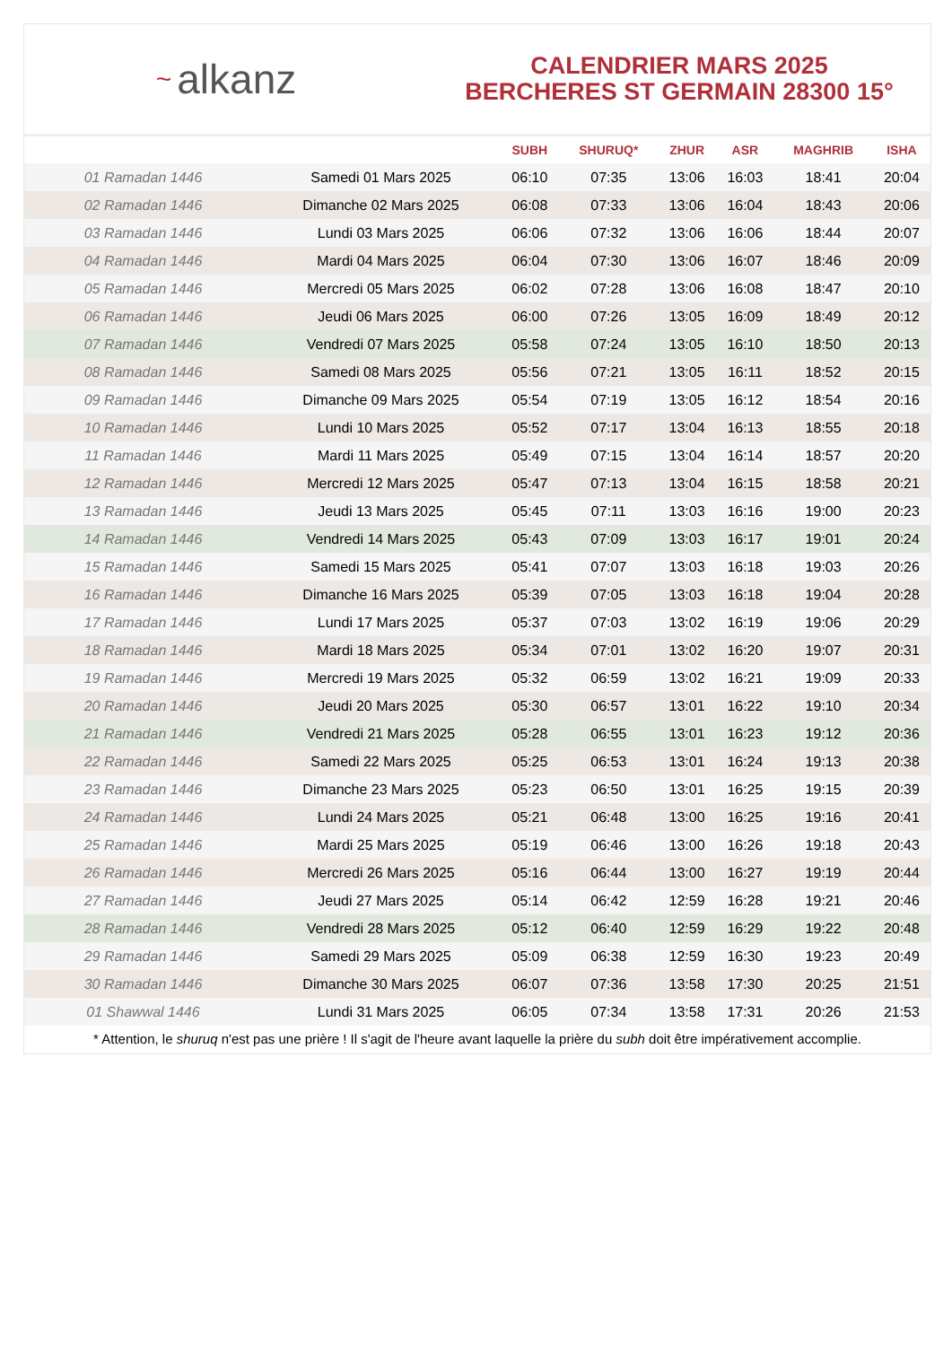~ alkanz
CALENDRIER MARS 2025
BERCHERES ST GERMAIN 28300 15°
| | | SUBH | SHURUQ* | ZHUR | ASR | MAGHRIB | ISHA |
| --- | --- | --- | --- | --- | --- | --- | --- |
| 01 Ramadan 1446 | Samedi 01 Mars 2025 | 06:10 | 07:35 | 13:06 | 16:03 | 18:41 | 20:04 |
| 02 Ramadan 1446 | Dimanche 02 Mars 2025 | 06:08 | 07:33 | 13:06 | 16:04 | 18:43 | 20:06 |
| 03 Ramadan 1446 | Lundi 03 Mars 2025 | 06:06 | 07:32 | 13:06 | 16:06 | 18:44 | 20:07 |
| 04 Ramadan 1446 | Mardi 04 Mars 2025 | 06:04 | 07:30 | 13:06 | 16:07 | 18:46 | 20:09 |
| 05 Ramadan 1446 | Mercredi 05 Mars 2025 | 06:02 | 07:28 | 13:06 | 16:08 | 18:47 | 20:10 |
| 06 Ramadan 1446 | Jeudi 06 Mars 2025 | 06:00 | 07:26 | 13:05 | 16:09 | 18:49 | 20:12 |
| 07 Ramadan 1446 | Vendredi 07 Mars 2025 | 05:58 | 07:24 | 13:05 | 16:10 | 18:50 | 20:13 |
| 08 Ramadan 1446 | Samedi 08 Mars 2025 | 05:56 | 07:21 | 13:05 | 16:11 | 18:52 | 20:15 |
| 09 Ramadan 1446 | Dimanche 09 Mars 2025 | 05:54 | 07:19 | 13:05 | 16:12 | 18:54 | 20:16 |
| 10 Ramadan 1446 | Lundi 10 Mars 2025 | 05:52 | 07:17 | 13:04 | 16:13 | 18:55 | 20:18 |
| 11 Ramadan 1446 | Mardi 11 Mars 2025 | 05:49 | 07:15 | 13:04 | 16:14 | 18:57 | 20:20 |
| 12 Ramadan 1446 | Mercredi 12 Mars 2025 | 05:47 | 07:13 | 13:04 | 16:15 | 18:58 | 20:21 |
| 13 Ramadan 1446 | Jeudi 13 Mars 2025 | 05:45 | 07:11 | 13:03 | 16:16 | 19:00 | 20:23 |
| 14 Ramadan 1446 | Vendredi 14 Mars 2025 | 05:43 | 07:09 | 13:03 | 16:17 | 19:01 | 20:24 |
| 15 Ramadan 1446 | Samedi 15 Mars 2025 | 05:41 | 07:07 | 13:03 | 16:18 | 19:03 | 20:26 |
| 16 Ramadan 1446 | Dimanche 16 Mars 2025 | 05:39 | 07:05 | 13:03 | 16:18 | 19:04 | 20:28 |
| 17 Ramadan 1446 | Lundi 17 Mars 2025 | 05:37 | 07:03 | 13:02 | 16:19 | 19:06 | 20:29 |
| 18 Ramadan 1446 | Mardi 18 Mars 2025 | 05:34 | 07:01 | 13:02 | 16:20 | 19:07 | 20:31 |
| 19 Ramadan 1446 | Mercredi 19 Mars 2025 | 05:32 | 06:59 | 13:02 | 16:21 | 19:09 | 20:33 |
| 20 Ramadan 1446 | Jeudi 20 Mars 2025 | 05:30 | 06:57 | 13:01 | 16:22 | 19:10 | 20:34 |
| 21 Ramadan 1446 | Vendredi 21 Mars 2025 | 05:28 | 06:55 | 13:01 | 16:23 | 19:12 | 20:36 |
| 22 Ramadan 1446 | Samedi 22 Mars 2025 | 05:25 | 06:53 | 13:01 | 16:24 | 19:13 | 20:38 |
| 23 Ramadan 1446 | Dimanche 23 Mars 2025 | 05:23 | 06:50 | 13:01 | 16:25 | 19:15 | 20:39 |
| 24 Ramadan 1446 | Lundi 24 Mars 2025 | 05:21 | 06:48 | 13:00 | 16:25 | 19:16 | 20:41 |
| 25 Ramadan 1446 | Mardi 25 Mars 2025 | 05:19 | 06:46 | 13:00 | 16:26 | 19:18 | 20:43 |
| 26 Ramadan 1446 | Mercredi 26 Mars 2025 | 05:16 | 06:44 | 13:00 | 16:27 | 19:19 | 20:44 |
| 27 Ramadan 1446 | Jeudi 27 Mars 2025 | 05:14 | 06:42 | 12:59 | 16:28 | 19:21 | 20:46 |
| 28 Ramadan 1446 | Vendredi 28 Mars 2025 | 05:12 | 06:40 | 12:59 | 16:29 | 19:22 | 20:48 |
| 29 Ramadan 1446 | Samedi 29 Mars 2025 | 05:09 | 06:38 | 12:59 | 16:30 | 19:23 | 20:49 |
| 30 Ramadan 1446 | Dimanche 30 Mars 2025 | 06:07 | 07:36 | 13:58 | 17:30 | 20:25 | 21:51 |
| 01 Shawwal 1446 | Lundi 31 Mars 2025 | 06:05 | 07:34 | 13:58 | 17:31 | 20:26 | 21:53 |
* Attention, le shuruq n'est pas une prière ! Il s'agit de l'heure avant laquelle la prière du subh doit être impérativement accomplie.